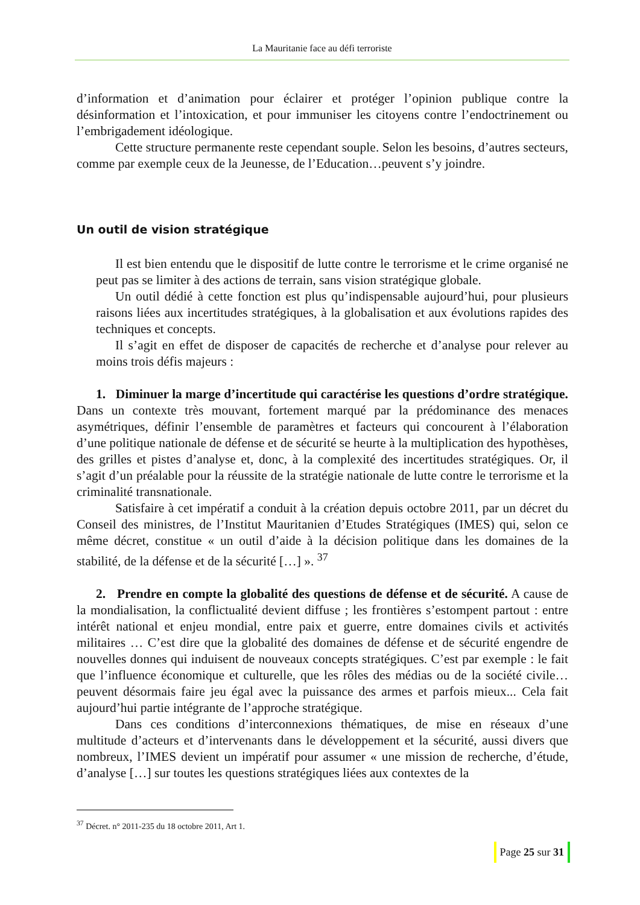La Mauritanie face au défi terroriste
d’information et d’animation pour éclairer et protéger l’opinion publique contre la désinformation et l’intoxication, et pour immuniser les citoyens contre l’endoctrinement ou l’embrigadement idéologique.
Cette structure permanente reste cependant souple. Selon les besoins, d’autres secteurs, comme par exemple ceux de la Jeunesse, de l’Education…peuvent s’y joindre.
Un outil de vision stratégique
Il est bien entendu que le dispositif de lutte contre le terrorisme et le crime organisé ne peut pas se limiter à des actions de terrain, sans vision stratégique globale.
Un outil dédié à cette fonction est plus qu’indispensable aujourd’hui, pour plusieurs raisons liées aux incertitudes stratégiques, à la globalisation et aux évolutions rapides des techniques et concepts.
Il s’agit en effet de disposer de capacités de recherche et d’analyse pour relever au moins trois défis majeurs :
1. Diminuer la marge d’incertitude qui caractérise les questions d’ordre stratégique. Dans un contexte très mouvant, fortement marqué par la prédominance des menaces asymétriques, définir l’ensemble de paramètres et facteurs qui concourent à l’élaboration d’une politique nationale de défense et de sécurité se heurte à la multiplication des hypothèses, des grilles et pistes d’analyse et, donc, à la complexité des incertitudes stratégiques. Or, il s’agit d’un préalable pour la réussite de la stratégie nationale de lutte contre le terrorisme et la criminalité transnationale.
Satisfaire à cet impératif a conduit à la création depuis octobre 2011, par un décret du Conseil des ministres, de l’Institut Mauritanien d’Etudes Stratégiques (IMES) qui, selon ce même décret, constitue « un outil d’aide à la décision politique dans les domaines de la stabilité, de la défense et de la sécurité […] ». <sup>37</sup>
2. Prendre en compte la globalité des questions de défense et de sécurité. A cause de la mondialisation, la conflictualité devient diffuse ; les frontières s’estompent partout : entre intérêt national et enjeu mondial, entre paix et guerre, entre domaines civils et activités militaires … C’est dire que la globalité des domaines de défense et de sécurité engendre de nouvelles donnes qui induisent de nouveaux concepts stratégiques. C’est par exemple : le fait que l’influence économique et culturelle, que les rôles des médias ou de la société civile… peuvent désormais faire jeu égal avec la puissance des armes et parfois mieux... Cela fait aujourd’hui partie intégrante de l’approche stratégique.
Dans ces conditions d’interconnexions thématiques, de mise en réseaux d’une multitude d’acteurs et d’intervenants dans le développement et la sécurité, aussi divers que nombreux, l’IMES devient un impératif pour assumer « une mission de recherche, d’étude, d’analyse […] sur toutes les questions stratégiques liées aux contextes de la
<sup>37</sup> Décret. n° 2011-235 du 18 octobre 2011, Art 1.
Page 25 sur 31